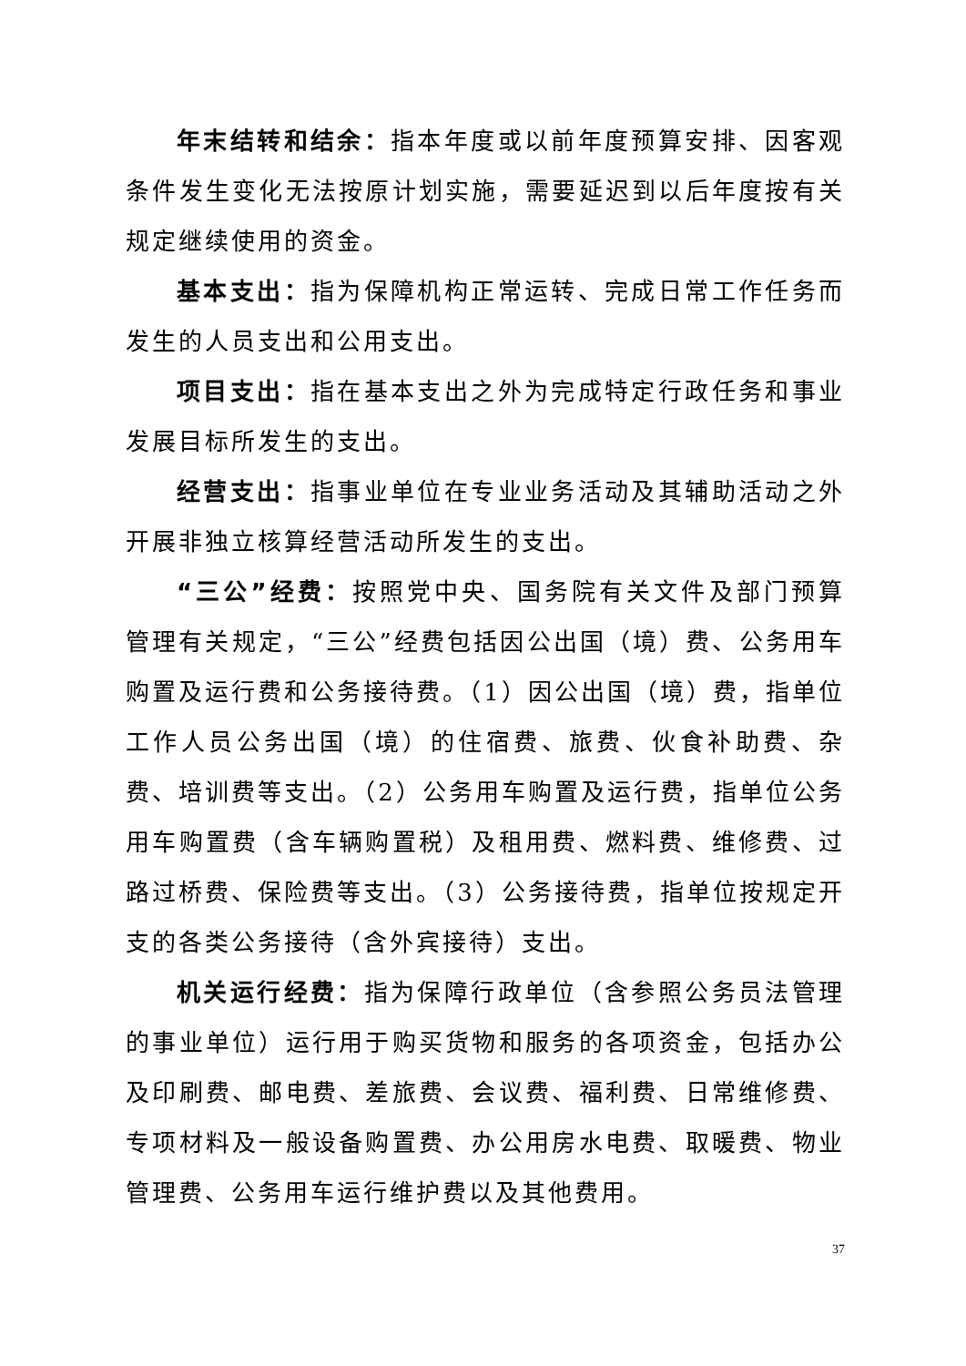年末结转和结余：指本年度或以前年度预算安排、因客观条件发生变化无法按原计划实施，需要延迟到以后年度按有关规定继续使用的资金。
基本支出：指为保障机构正常运转、完成日常工作任务而发生的人员支出和公用支出。
项目支出：指在基本支出之外为完成特定行政任务和事业发展目标所发生的支出。
经营支出：指事业单位在专业业务活动及其辅助活动之外开展非独立核算经营活动所发生的支出。
“三公”经费：按照党中央、国务院有关文件及部门预算管理有关规定，“三公”经费包括因公出国（境）费、公务用车购置及运行费和公务接待费。（1）因公出国（境）费，指单位工作人员公务出国（境）的住宿费、旅费、伙食补助费、杂费、培训费等支出。（2）公务用车购置及运行费，指单位公务用车购置费（含车辆购置税）及租用费、燃料费、维修费、过路过桥费、保险费等支出。（3）公务接待费，指单位按规定开支的各类公务接待（含外宾接待）支出。
机关运行经费：指为保障行政单位（含参照公务员法管理的事业单位）运行用于购买货物和服务的各项资金，包括办公及印刷费、邮电费、差旅费、会议费、福利费、日常维修费、专项材料及一般设备购置费、办公用房水电费、取暖费、物业管理费、公务用车运行维护费以及其他费用。
37